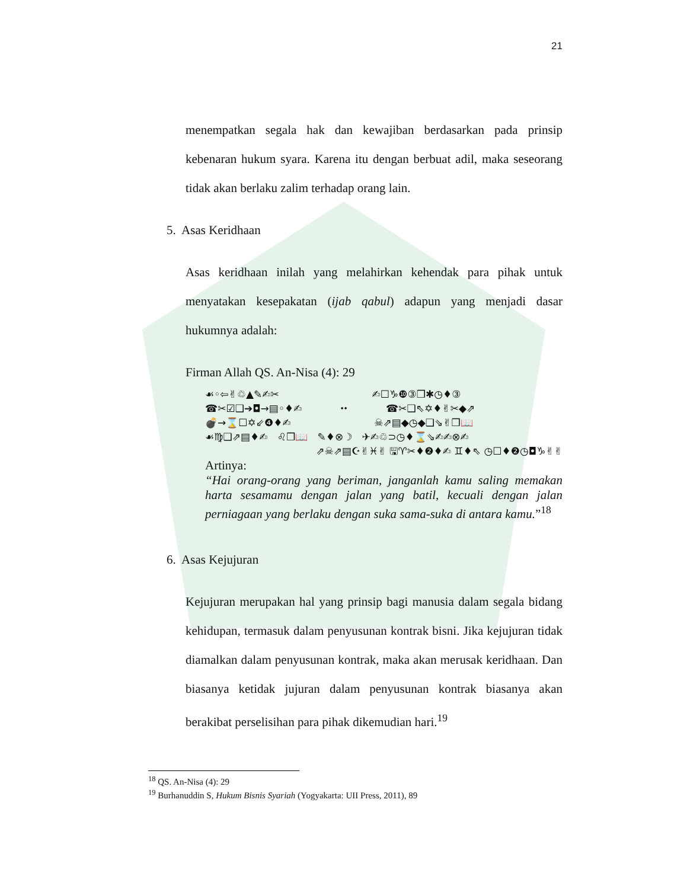21
menempatkan segala hak dan kewajiban berdasarkan pada prinsip kebenaran hukum syara. Karena itu dengan berbuat adil, maka seseorang tidak akan berlaku zalim terhadap orang lain.
5. Asas Keridhaan
Asas keridhaan inilah yang melahirkan kehendak para pihak untuk menyatakan kesepakatan (ijab qabul) adapun yang menjadi dasar hukumnya adalah:
Firman Allah QS. An-Nisa (4): 29
☙◦⇦✌♲▲✎✍✂ ✍☐♑❿③❒✱◷♦③
☎✂☑❑➔◘→▤◦♦✍ ⬩⬩ ☎✂❑⇖✡♦✌✂◆⇗
💣→⌛☐✡⇙❹♦✍ ☠⇗▤◆◷◆❑⇘✌❒📖
☙♍❑⇗▤♦✍ ♌❒📖 ✎♦⊗☽ ✈✍♲⊃◷♦⌛⇘✍✍⊗✍
⇗☠⇗▤☪✌♓✌ 🖫♈✂♦❷♦✍ ♊♦⇖ ◷☐♦❷◷◘♑✌✌
Artinya:
“Hai orang-orang yang beriman, janganlah kamu saling memakan harta sesamamu dengan jalan yang batil, kecuali dengan jalan perniagaan yang berlaku dengan suka sama-suka di antara kamu.”<sup>18</sup>
6. Asas Kejujuran
Kejujuran merupakan hal yang prinsip bagi manusia dalam segala bidang kehidupan, termasuk dalam penyusunan kontrak bisni. Jika kejujuran tidak diamalkan dalam penyusunan kontrak, maka akan merusak keridhaan. Dan biasanya ketidak jujuran dalam penyusunan kontrak biasanya akan berakibat perselisihan para pihak dikemudian hari.<sup>19</sup>
<sup>18</sup> QS. An-Nisa (4): 29
<sup>19</sup> Burhanuddin S, Hukum Bisnis Syariah (Yogyakarta: UII Press, 2011), 89